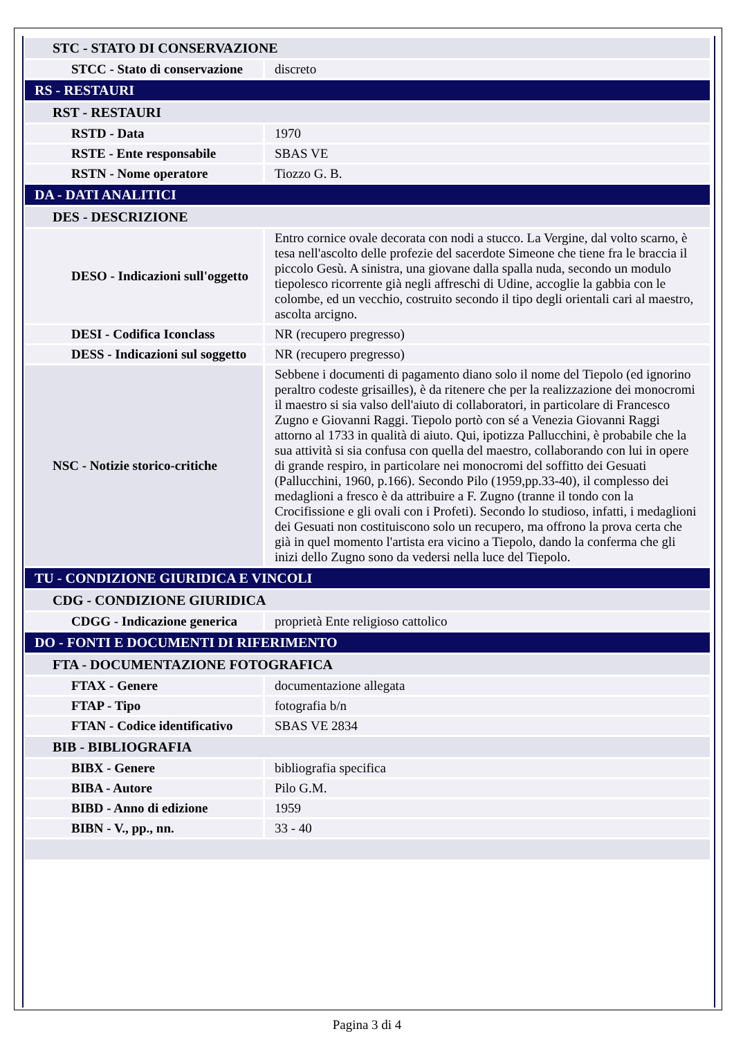| STC - STATO DI CONSERVAZIONE | |
| STCC - Stato di conservazione | discreto |
| RS - RESTAURI | |
| RST - RESTAURI | |
| RSTD - Data | 1970 |
| RSTE - Ente responsabile | SBAS VE |
| RSTN - Nome operatore | Tiozzo G. B. |
| DA - DATI ANALITICI | |
| DES - DESCRIZIONE | |
| DESO - Indicazioni sull'oggetto | Entro cornice ovale decorata con nodi a stucco. La Vergine, dal volto scarno, è tesa nell'ascolto delle profezie del sacerdote Simeone che tiene fra le braccia il piccolo Gesù. A sinistra, una giovane dalla spalla nuda, secondo un modulo tiepolesco ricorrente già negli affreschi di Udine, accoglie la gabbia con le colombe, ed un vecchio, costruito secondo il tipo degli orientali cari al maestro, ascolta arcigno. |
| DESI - Codifica Iconclass | NR (recupero pregresso) |
| DESS - Indicazioni sul soggetto | NR (recupero pregresso) |
| NSC - Notizie storico-critiche | Sebbene i documenti di pagamento diano solo il nome del Tiepolo (ed ignorino peraltro codeste grisailles), è da ritenere che per la realizzazione dei monocromi il maestro si sia valso dell'aiuto di collaboratori, in particolare di Francesco Zugno e Giovanni Raggi. Tiepolo portò con sé a Venezia Giovanni Raggi attorno al 1733 in qualità di aiuto. Qui, ipotizza Pallucchini, è probabile che la sua attività si sia confusa con quella del maestro, collaborando con lui in opere di grande respiro, in particolare nei monocromi del soffitto dei Gesuati (Pallucchini, 1960, p.166). Secondo Pilo (1959,pp.33-40), il complesso dei medaglioni a fresco è da attribuire a F. Zugno (tranne il tondo con la Crocifissione e gli ovali con i Profeti). Secondo lo studioso, infatti, i medaglioni dei Gesuati non costituiscono solo un recupero, ma offrono la prova certa che già in quel momento l'artista era vicino a Tiepolo, dando la conferma che gli inizi dello Zugno sono da vedersi nella luce del Tiepolo. |
| TU - CONDIZIONE GIURIDICA E VINCOLI | |
| CDG - CONDIZIONE GIURIDICA | |
| CDGG - Indicazione generica | proprietà Ente religioso cattolico |
| DO - FONTI E DOCUMENTI DI RIFERIMENTO | |
| FTA - DOCUMENTAZIONE FOTOGRAFICA | |
| FTAX - Genere | documentazione allegata |
| FTAP - Tipo | fotografia b/n |
| FTAN - Codice identificativo | SBAS VE 2834 |
| BIB - BIBLIOGRAFIA | |
| BIBX - Genere | bibliografia specifica |
| BIBA - Autore | Pilo G.M. |
| BIBD - Anno di edizione | 1959 |
| BIBN - V., pp., nn. | 33 - 40 |
Pagina 3 di 4